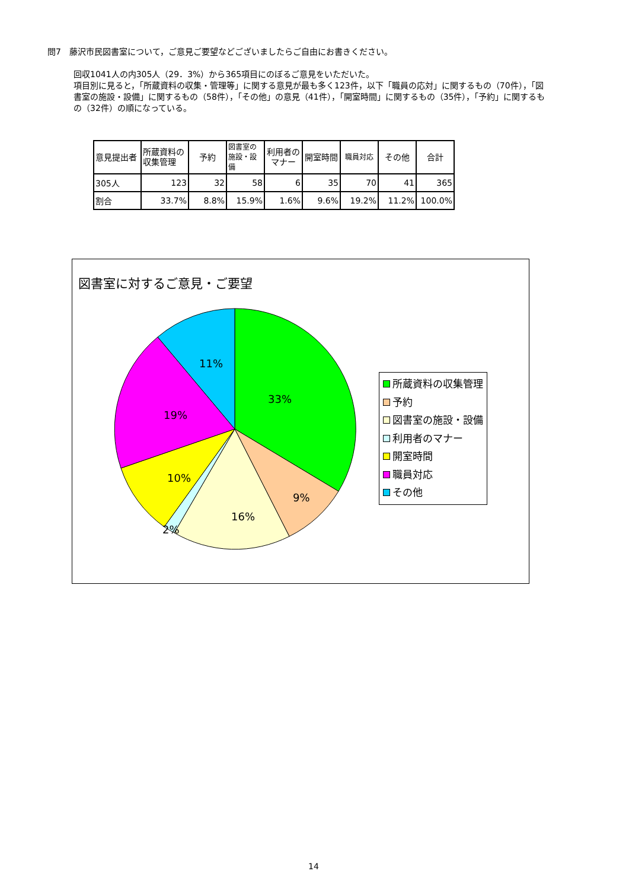問7　藤沢市民図書室について，ご意見ご要望などございましたらご自由にお書きください。
回収1041人の内305人（29．3%）から365項目にのぼるご意見をいただいた。
項目別に見ると，「所蔵資料の収集・管理等」に関する意見が最も多く123件，以下「職員の応対」に関するもの（70件），「図書室の施設・設備」に関するもの（58件），「その他」の意見（41件），「開室時間」に関するもの（35件），「予約」に関するもの（32件）の順になっている。
| 意見提出者 | 所蔵資料の収集管理 | 予約 | 図書室の施設・設備 | 利用者のマナー | 開室時間 | 職員対応 | その他 | 合計 |
| --- | --- | --- | --- | --- | --- | --- | --- | --- |
| 305人 | 123 | 32 | 58 | 6 | 35 | 70 | 41 | 365 |
| 割合 | 33.7% | 8.8% | 15.9% | 1.6% | 9.6% | 19.2% | 11.2% | 100.0% |
図書室に対するご意見・ご要望
33%
9%
16%
2%
10%
19%
11%
所蔵資料の収集管理
予約
図書室の施設・設備
利用者のマナー
開室時間
職員対応
その他
14